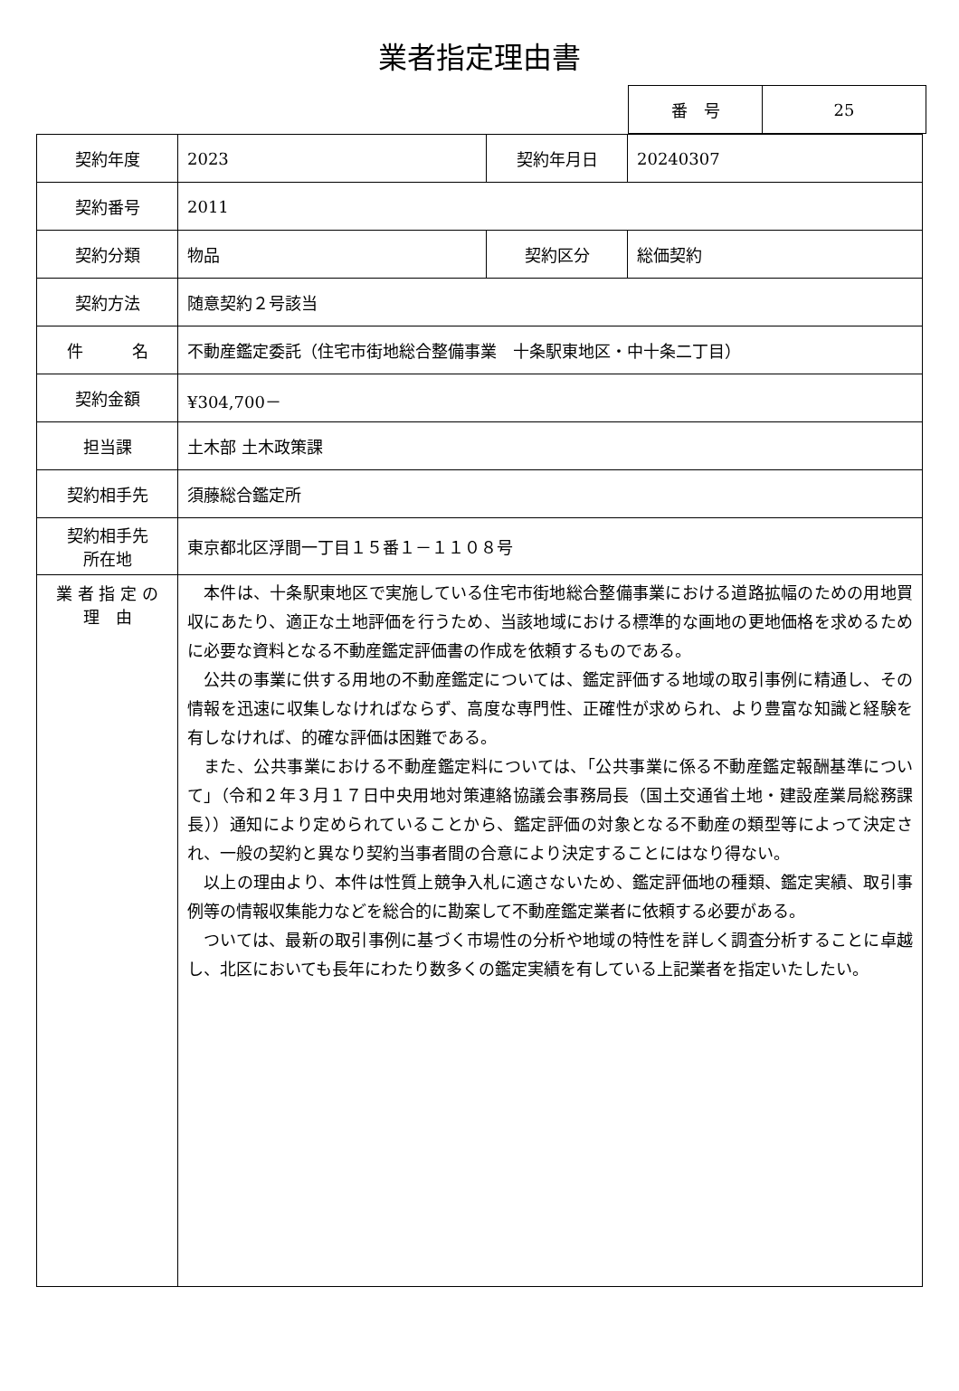業者指定理由書
| 番 号 | 25 |
| 契約年度 | 2023 | 契約年月日 | 20240307 |
| 契約番号 | 2011 | | |
| 契約分類 | 物品 | 契約区分 | 総価契約 |
| 契約方法 | 随意契約２号該当 | | |
| 件 名 | 不動産鑑定委託（住宅市街地総合整備事業 十条駅東地区・中十条二丁目） | | |
| 契約金額 | ¥304,700－ | | |
| 担当課 | 土木部 土木政策課 | | |
| 契約相手先 | 須藤総合鑑定所 | | |
| 契約相手先 所在地 | 東京都北区浮間一丁目１５番１－１１０８号 | | |
| 業 者 指 定 の 理 由 | 本件は、十条駅東地区で実施している住宅市街地総合整備事業における道路拡幅のための用地買収にあたり、適正な土地評価を行うため、当該地域における標準的な画地の更地価格を求めるために必要な資料となる不動産鑑定評価書の作成を依頼するものである。 公共の事業に供する用地の不動産鑑定については、鑑定評価する地域の取引事例に精通し、その情報を迅速に収集しなければならず、高度な専門性、正確性が求められ、より豊富な知識と経験を有しなければ、的確な評価は困難である。 また、公共事業における不動産鑑定料については、「公共事業に係る不動産鑑定報酬基準について」（令和２年３月１７日中央用地対策連絡協議会事務局長（国土交通省土地・建設産業局総務課長））通知により定められていることから、鑑定評価の対象となる不動産の類型等によって決定され、一般の契約と異なり契約当事者間の合意により決定することにはなり得ない。 以上の理由より、本件は性質上競争入札に適さないため、鑑定評価地の種類、鑑定実績、取引事例等の情報収集能力などを総合的に勘案して不動産鑑定業者に依頼する必要がある。 ついては、最新の取引事例に基づく市場性の分析や地域の特性を詳しく調査分析することに卓越し、北区においても長年にわたり数多くの鑑定実績を有している上記業者を指定いたしたい。 | | |